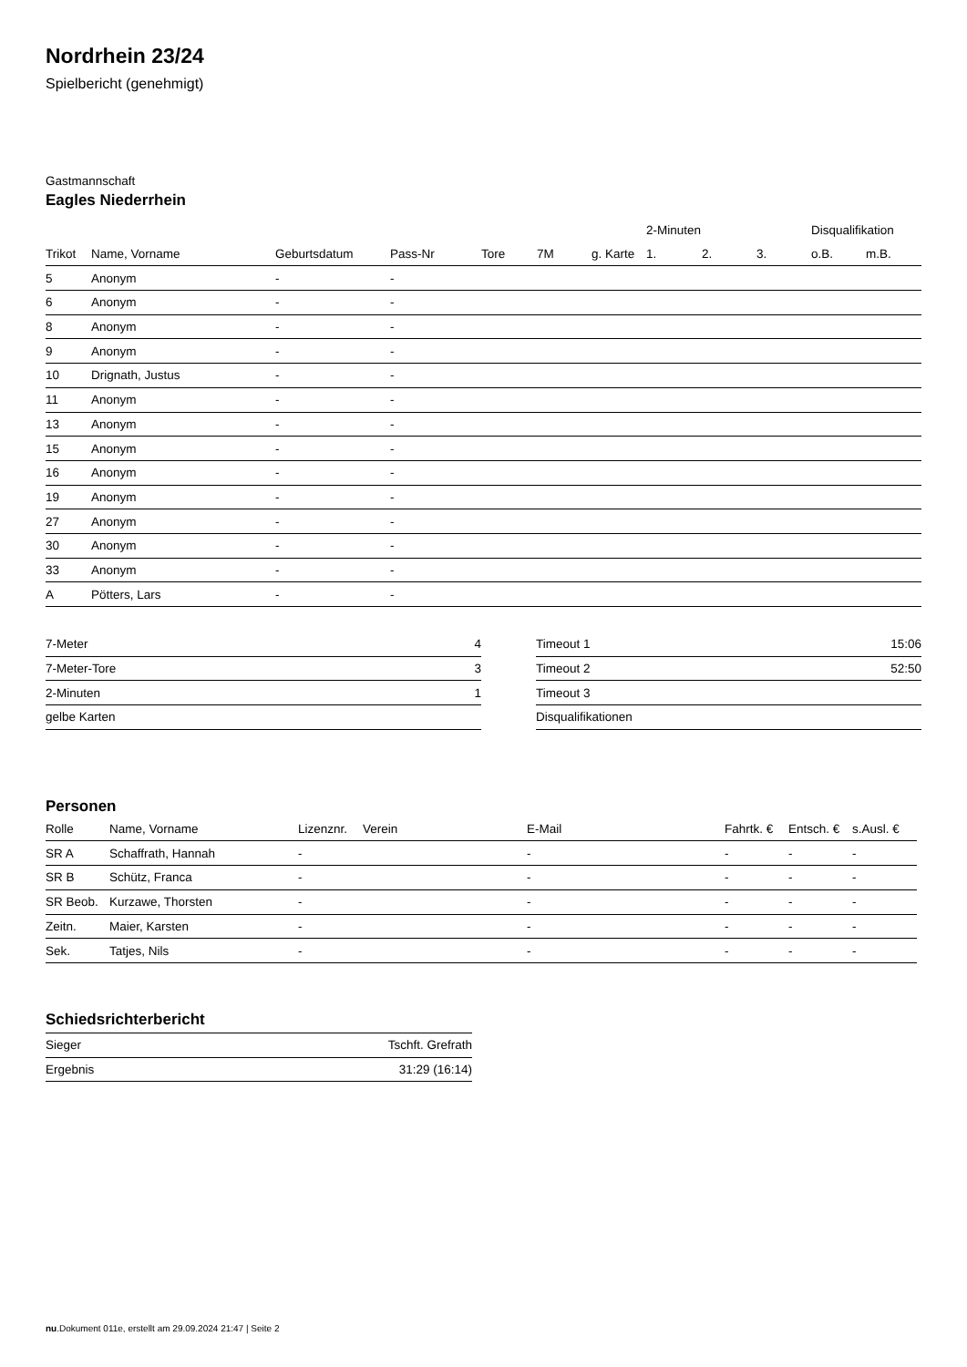Nordrhein 23/24
Spielbericht (genehmigt)
Gastmannschaft
Eagles Niederrhein
| | | | | | | | 2-Minuten | | | Disqualifikation | |
| --- | --- | --- | --- | --- | --- | --- | --- | --- | --- | --- | --- |
| Trikot | Name, Vorname | Geburtsdatum | Pass-Nr | Tore | 7M | g. Karte | 1. | 2. | 3. | o.B. | m.B. |
| 5 | Anonym | - | - | | | | | | | | |
| 6 | Anonym | - | - | | | | | | | | |
| 8 | Anonym | - | - | | | | | | | | |
| 9 | Anonym | - | - | | | | | | | | |
| 10 | Drignath, Justus | - | - | | | | | | | | |
| 11 | Anonym | - | - | | | | | | | | |
| 13 | Anonym | - | - | | | | | | | | |
| 15 | Anonym | - | - | | | | | | | | |
| 16 | Anonym | - | - | | | | | | | | |
| 19 | Anonym | - | - | | | | | | | | |
| 27 | Anonym | - | - | | | | | | | | |
| 30 | Anonym | - | - | | | | | | | | |
| 33 | Anonym | - | - | | | | | | | | |
| A | Pötters, Lars | - | - | | | | | | | | |
| 7-Meter | 4 |
| 7-Meter-Tore | 3 |
| 2-Minuten | 1 |
| gelbe Karten | |
| Timeout 1 | 15:06 |
| Timeout 2 | 52:50 |
| Timeout 3 | |
| Disqualifikationen | |
Personen
| Rolle | Name, Vorname | Lizenznr. | Verein | E-Mail | Fahrtk. € | Entsch. € | s.Ausl. € |
| --- | --- | --- | --- | --- | --- | --- | --- |
| SR A | Schaffrath, Hannah | - | | - | - | - | - |
| SR B | Schütz, Franca | - | | - | - | - | - |
| SR Beob. | Kurzawe, Thorsten | - | | - | - | - | - |
| Zeitn. | Maier, Karsten | - | | - | - | - | - |
| Sek. | Tatjes, Nils | - | | - | - | - | - |
Schiedsrichterbericht
| Sieger | Tschft. Grefrath |
| Ergebnis | 31:29 (16:14) |
nu.Dokument 011e, erstellt am 29.09.2024 21:47 | Seite 2